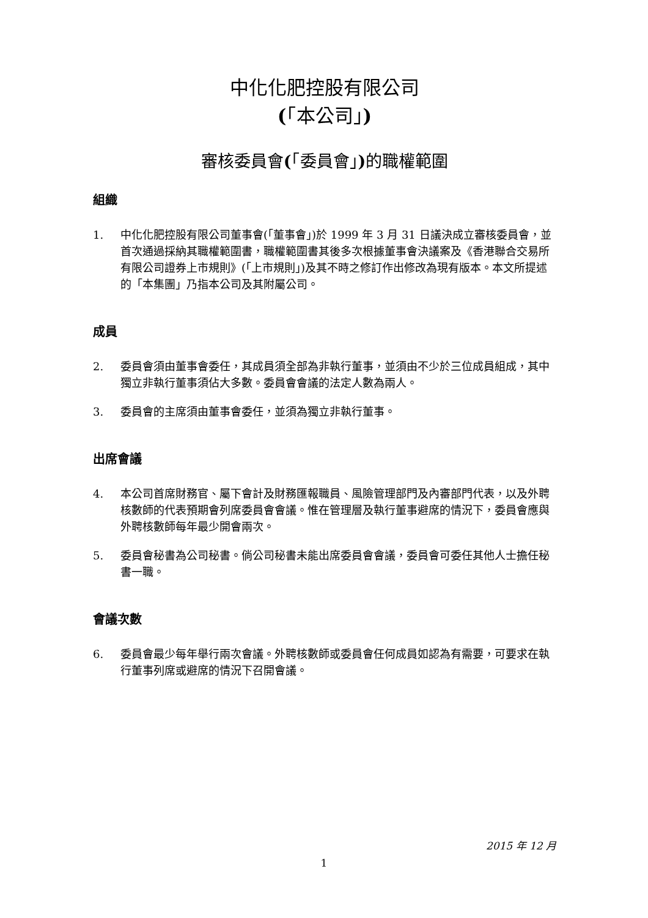中化化肥控股有限公司
(「本公司」)
審核委員會(「委員會」) 的職權範圍
組織
1. 中化化肥控股有限公司董事會(「董事會」)於 1999 年 3 月 31 日議決成立審核委員會，並首次通過採納其職權範圍書，職權範圍書其後多次根據董事會決議案及《香港聯合交易所有限公司證券上市規則》(「上市規則」)及其不時之修訂作出修改為現有版本。本文所提述的「本集團」乃指本公司及其附屬公司。
成員
2. 委員會須由董事會委任，其成員須全部為非執行董事，並須由不少於三位成員組成，其中獨立非執行董事須佔大多數。委員會會議的法定人數為兩人。
3. 委員會的主席須由董事會委任，並須為獨立非執行董事。
出席會議
4. 本公司首席財務官、屬下會計及財務匯報職員、風險管理部門及內審部門代表，以及外聘核數師的代表預期會列席委員會會議。惟在管理層及執行董事避席的情況下，委員會應與外聘核數師每年最少開會兩次。
5. 委員會秘書為公司秘書。倘公司秘書未能出席委員會會議，委員會可委任其他人士擔任秘書一職。
會議次數
6. 委員會最少每年舉行兩次會議。外聘核數師或委員會任何成員如認為有需要，可要求在執行董事列席或避席的情況下召開會議。
2015 年 12 月
1